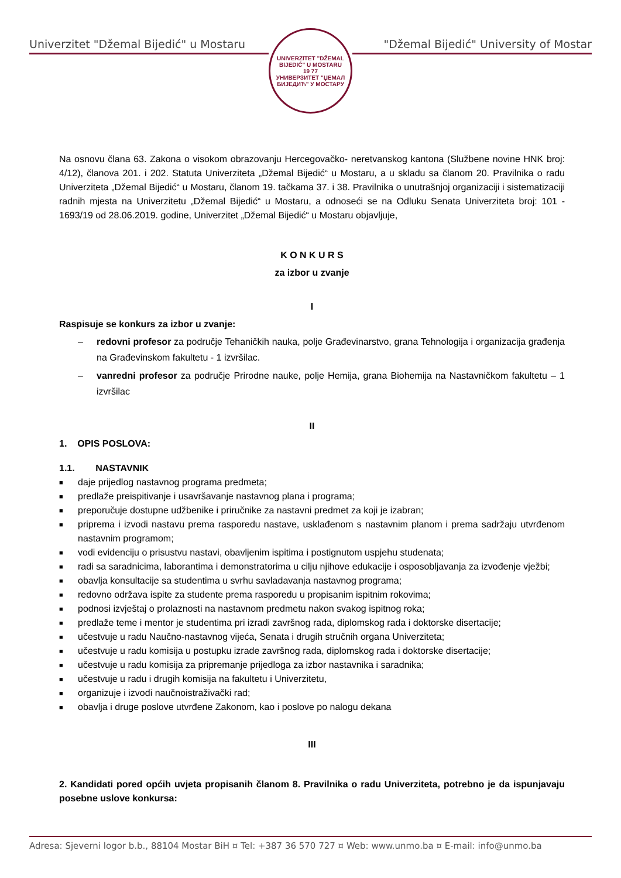Univerzitet "Džemal Bijedić" u Mostaru
UNIVERZITET "DŽEMAL BIJEDIĆ" U MOSTARU
19 77
УНИВЕРЗИТЕТ "ЏЕМАЛ БИЈЕДИЋ" У МОСТАРУ
"Džemal Bijedić" University of Mostar
Na osnovu člana 63. Zakona o visokom obrazovanju Hercegovačko- neretvanskog kantona (Službene novine HNK broj: 4/12), članova 201. i 202. Statuta Univerziteta „Džemal Bijedić“ u Mostaru, a u skladu sa članom 20. Pravilnika o radu Univerziteta „Džemal Bijedić“ u Mostaru, članom 19. tačkama 37. i 38. Pravilnika o unutrašnjoj organizaciji i sistematizaciji radnih mjesta na Univerzitetu „Džemal Bijedić“ u Mostaru, a odnoseći se na Odluku Senata Univerziteta broj: 101 - 1693/19 od 28.06.2019. godine, Univerzitet „Džemal Bijedić“ u Mostaru objavljuje,
K O N K U R S
za izbor u zvanje
I
Raspisuje se konkurs za izbor u zvanje:
– redovni profesor za područje Tehaničkih nauka, polje Građevinarstvo, grana Tehnologija i organizacija građenja na Građevinskom fakultetu - 1 izvršilac.
– vanredni profesor za područje Prirodne nauke, polje Hemija, grana Biohemija na Nastavničkom fakultetu – 1 izvršilac
II
1. OPIS POSLOVA:
1.1. NASTAVNIK
■ daje prijedlog nastavnog programa predmeta;
■ predlaže preispitivanje i usavršavanje nastavnog plana i programa;
■ preporučuje dostupne udžbenike i priručnike za nastavni predmet za koji je izabran;
■ priprema i izvodi nastavu prema rasporedu nastave, usklađenom s nastavnim planom i prema sadržaju utvrđenom nastavnim programom;
■ vodi evidenciju o prisustvu nastavi, obavljenim ispitima i postignutom uspjehu studenata;
■ radi sa saradnicima, laborantima i demonstratorima u cilju njihove edukacije i osposobljavanja za izvođenje vježbi;
■ obavlja konsultacije sa studentima u svrhu savladavanja nastavnog programa;
■ redovno održava ispite za studente prema rasporedu u propisanim ispitnim rokovima;
■ podnosi izvještaj o prolaznosti na nastavnom predmetu nakon svakog ispitnog roka;
■ predlaže teme i mentor je studentima pri izradi završnog rada, diplomskog rada i doktorske disertacije;
■ učestvuje u radu Naučno-nastavnog vijeća, Senata i drugih stručnih organa Univerziteta;
■ učestvuje u radu komisija u postupku izrade završnog rada, diplomskog rada i doktorske disertacije;
■ učestvuje u radu komisija za pripremanje prijedloga za izbor nastavnika i saradnika;
■ učestvuje u radu i drugih komisija na fakultetu i Univerzitetu,
■ organizuje i izvodi naučnoistraživački rad;
■ obavlja i druge poslove utvrđene Zakonom, kao i poslove po nalogu dekana
III
2. Kandidati pored općih uvjeta propisanih članom 8. Pravilnika o radu Univerziteta, potrebno je da ispunjavaju posebne uslove konkursa:
Adresa: Sjeverni logor b.b., 88104 Mostar BiH ¤ Tel: +387 36 570 727 ¤ Web: www.unmo.ba ¤ E-mail: info@unmo.ba